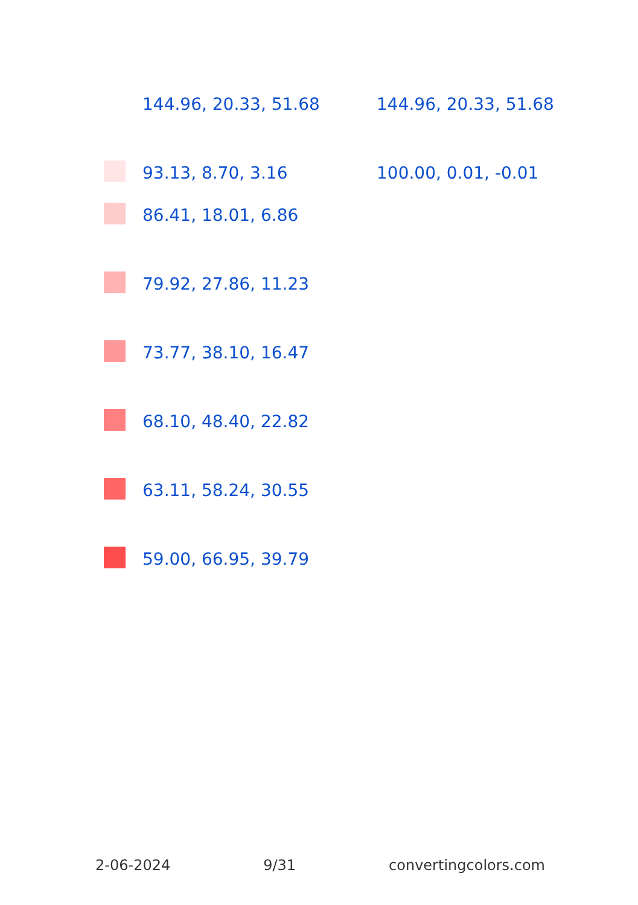144.96, 20.33, 51.68
93.13, 8.70, 3.16
86.41, 18.01, 6.86
79.92, 27.86, 11.23
73.77, 38.10, 16.47
68.10, 48.40, 22.82
63.11, 58.24, 30.55
59.00, 66.95, 39.79
144.96, 20.33, 51.68
100.00, 0.01, -0.01
2-06-2024 9/31 convertingcolors.com